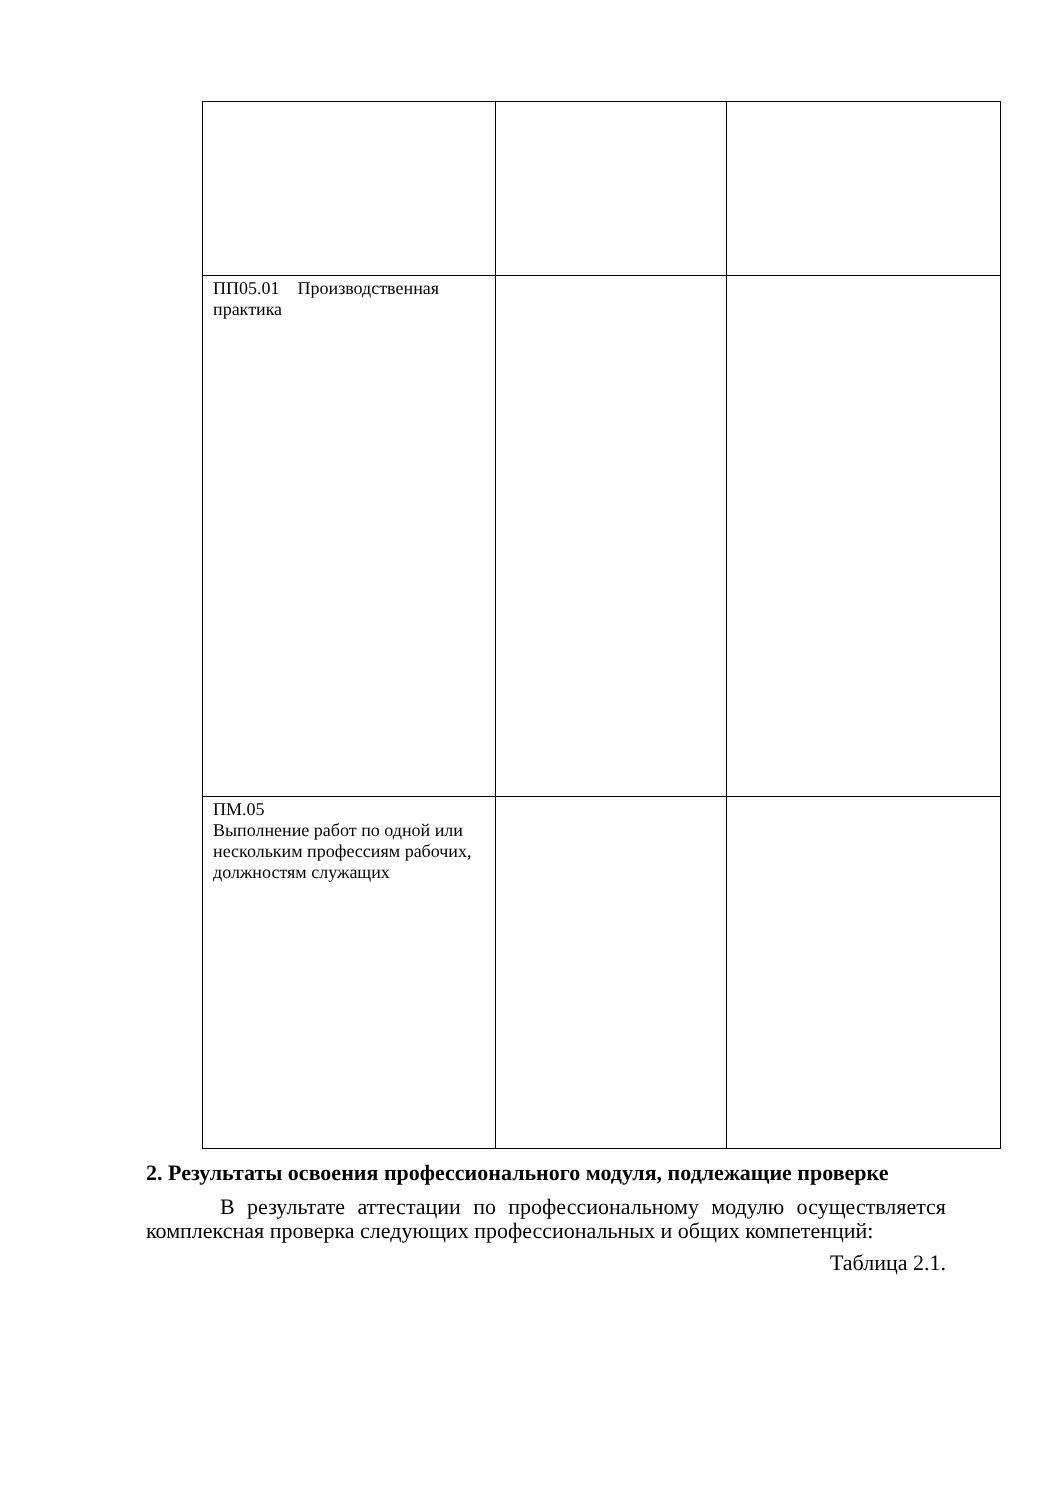| ПП05.01 Производственная практика | | |
| ПМ.05 Выполнение работ по одной или нескольким профессиям рабочих, должностям служащих | | |
2. Результаты освоения профессионального модуля, подлежащие проверке
В результате аттестации по профессиональному модулю осуществляется комплексная проверка следующих профессиональных и общих компетенций:
Таблица 2.1.